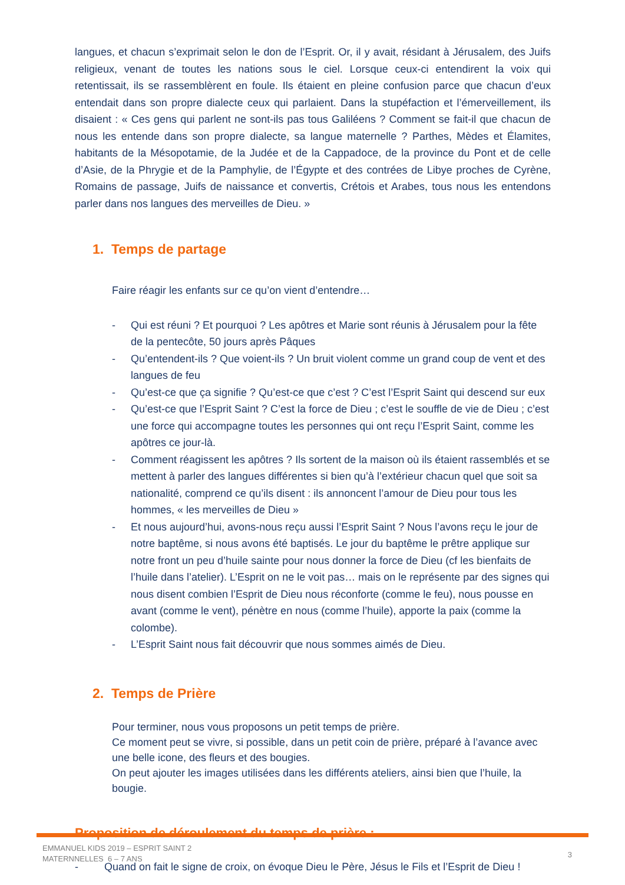langues, et chacun s’exprimait selon le don de l’Esprit. Or, il y avait, résidant à Jérusalem, des Juifs religieux, venant de toutes les nations sous le ciel. Lorsque ceux-ci entendirent la voix qui retentissait, ils se rassemblèrent en foule. Ils étaient en pleine confusion parce que chacun d’eux entendait dans son propre dialecte ceux qui parlaient. Dans la stupéfaction et l’émerveillement, ils disaient : « Ces gens qui parlent ne sont-ils pas tous Galiléens ? Comment se fait-il que chacun de nous les entende dans son propre dialecte, sa langue maternelle ? Parthes, Mèdes et Élamites, habitants de la Mésopotamie, de la Judée et de la Cappadoce, de la province du Pont et de celle d’Asie, de la Phrygie et de la Pamphylie, de l’Égypte et des contrées de Libye proches de Cyrène, Romains de passage, Juifs de naissance et convertis, Crétois et Arabes, tous nous les entendons parler dans nos langues des merveilles de Dieu. »
1. Temps de partage
Faire réagir les enfants sur ce qu’on vient d’entendre…
- Qui est réuni ? Et pourquoi ? Les apôtres et Marie sont réunis à Jérusalem pour la fête de la pentecôte, 50 jours après Pâques
- Qu’entendent-ils ? Que voient-ils ? Un bruit violent comme un grand coup de vent et des langues de feu
- Qu’est-ce que ça signifie ? Qu’est-ce que c’est ? C’est l’Esprit Saint qui descend sur eux
- Qu’est-ce que l’Esprit Saint ? C’est la force de Dieu ; c’est le souffle de vie de Dieu ; c’est une force qui accompagne toutes les personnes qui ont reçu l’Esprit Saint, comme les apôtres ce jour-là.
- Comment réagissent les apôtres ? Ils sortent de la maison où ils étaient rassemblés et se mettent à parler des langues différentes si bien qu’à l’extérieur chacun quel que soit sa nationalité, comprend ce qu’ils disent : ils annoncent l’amour de Dieu pour tous les hommes, « les merveilles de Dieu »
- Et nous aujourd’hui, avons-nous reçu aussi l’Esprit Saint ? Nous l’avons reçu le jour de notre baptême, si nous avons été baptisés. Le jour du baptême le prêtre applique sur notre front un peu d’huile sainte pour nous donner la force de Dieu (cf les bienfaits de l’huile dans l’atelier). L’Esprit on ne le voit pas… mais on le représente par des signes qui nous disent combien l’Esprit de Dieu nous réconforte (comme le feu), nous pousse en avant (comme le vent), pénètre en nous (comme l’huile), apporte la paix (comme la colombe).
- L’Esprit Saint nous fait découvrir que nous sommes aimés de Dieu.
2. Temps de Prière
Pour terminer, nous vous proposons un petit temps de prière.
Ce moment peut se vivre, si possible, dans un petit coin de prière, préparé à l’avance avec une belle icone, des fleurs et des bougies.
On peut ajouter les images utilisées dans les différents ateliers, ainsi bien que l’huile, la bougie.
Proposition de déroulement du temps de prière :
- Quand on fait le signe de croix, on évoque Dieu le Père, Jésus le Fils et l’Esprit de Dieu !
EMMANUEL KIDS 2019 – ESPRIT SAINT 2
MATERNNELLES 6 – 7 ANS
3